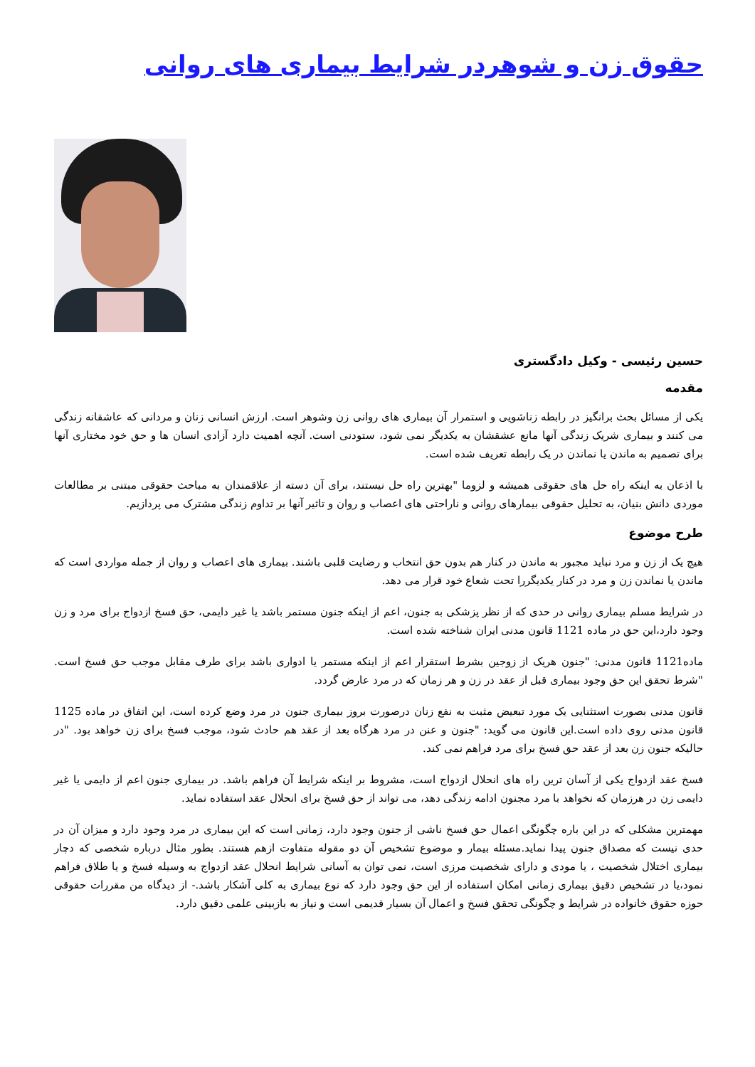حقوق زن و شوهردر شرایط بیماری های روانی
حسین رئیسی - وکیل دادگستری
مقدمه
یکی از مسائل بحث برانگیز در رابطه زناشویی و استمرار آن بیماری های روانی زن وشوهر است. ارزش انسانی زنان و مردانی که عاشقانه زندگی می کنند و بیماری شریک زندگی آنها مانع عشقشان به یکدیگر نمی شود، ستودنی است. آنچه اهمیت دارد آزادی انسان ها و حق خود مختاری آنها برای تصمیم به ماندن یا نماندن در یک رابطه تعریف شده است.
با اذعان به اینکه راه حل های حقوقی همیشه و لزوما "بهترین راه حل نیستند، برای آن دسته از علاقمندان به مباحث حقوقی مبتنی بر مطالعات موردی دانش بنیان، به تحلیل حقوقی بیمارهای روانی و ناراحتی های اعصاب و روان و تاثیر آنها بر تداوم زندگی مشترک می پردازیم.
طرح موضوع
هیچ یک از زن و مرد نباید مجبور به ماندن در کنار هم بدون حق انتخاب و رضایت قلبی باشند. بیماری های اعصاب و روان از جمله مواردی است که ماندن یا نماندن زن و مرد در کنار یکدیگررا تحت شعاع خود قرار می دهد.
در شرایط مسلم بیماری روانی در حدی که از نظر پزشکی به جنون، اعم از اینکه جنون مستمر باشد یا غیر دایمی، حق فسخ ازدواج برای مرد و زن وجود دارد،این حق در ماده 1121 قانون مدنی ایران شناخته شده است.
ماده1121 قانون مدنی: "جنون هریک از زوجین بشرط استقرار اعم از اینکه مستمر یا ادواری باشد برای طرف مقابل موجب حق فسخ است. "شرط تحقق این حق وجود بیماری قبل از عقد در زن و هر زمان که در مرد عارض گردد.
قانون مدنی بصورت استثنایی یک مورد تبعیض مثبت به نفع زنان درصورت بروز بیماری جنون در مرد وضع کرده است، این اتفاق در ماده 1125 قانون مدنی روی داده است.این قانون می گوید: "جنون و عنن در مرد هرگاه بعد از عقد هم حادث شود، موجب فسخ برای زن خواهد بود. "در حالیکه جنون زن بعد از عقد حق فسخ برای مرد فراهم نمی کند.
فسخ عقد ازدواج یکی از آسان ترین راه های انحلال ازدواج است، مشروط بر اینکه شرایط آن فراهم باشد. در بیماری جنون اعم از دایمی یا غیر دایمی زن در هرزمان که نخواهد با مرد مجنون ادامه زندگی دهد، می تواند از حق فسخ برای انحلال عقد استفاده نماید.
مهمترین مشکلی که در این باره چگونگی اعمال حق فسخ ناشی از جنون وجود دارد، زمانی است که این بیماری در مرد وجود دارد و میزان آن در حدی نیست که مصداق جنون پیدا نماید.مسئله بیمار و موضوع تشخیص آن دو مقوله متفاوت ازهم هستند. بطور مثال درباره شخصی که دچار بیماری اختلال شخصیت ، یا مودی و دارای شخصیت مرزی است، نمی توان به آسانی شرایط انحلال عقد ازدواج به وسیله فسخ و یا طلاق فراهم نمود،یا در تشخیص دقیق بیماری زمانی امکان استفاده از این حق وجود دارد که نوع بیماری به کلی آشکار باشد.- از دیدگاه من مقررات حقوقی حوزه حقوق خانواده در شرایط و چگونگی تحقق فسخ و اعمال آن بسیار قدیمی است و نیاز به بازبینی علمی دقیق دارد.